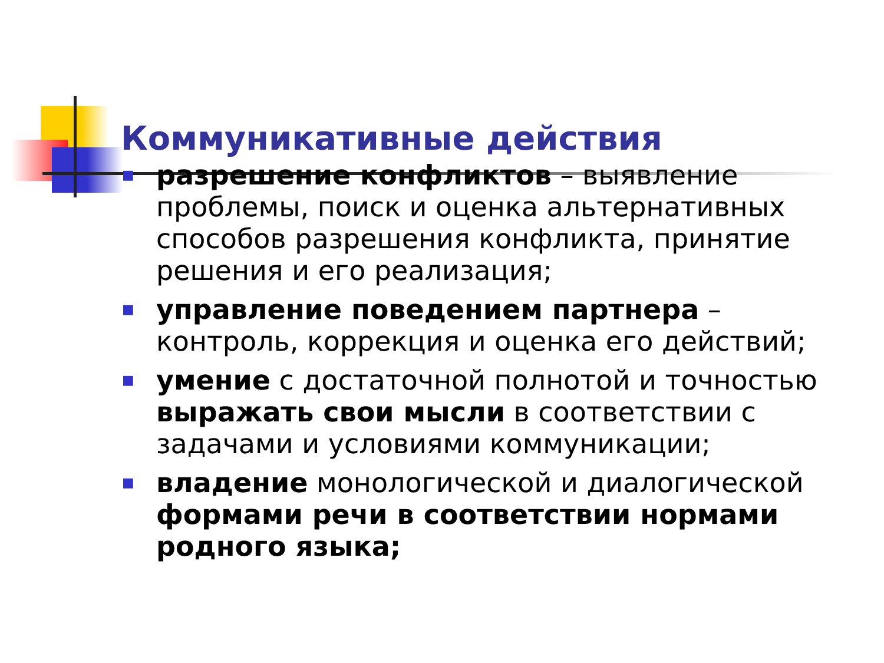Коммуникативные действия
■ разрешение конфликтов – выявление проблемы, поиск и оценка альтернативных способов разрешения конфликта, принятие решения и его реализация;
■ управление поведением партнера – контроль, коррекция и оценка его действий;
■ умение с достаточной полнотой и точностью выражать свои мысли в соответствии с задачами и условиями коммуникации;
■ владение монологической и диалогической формами речи в соответствии нормами родного языка;